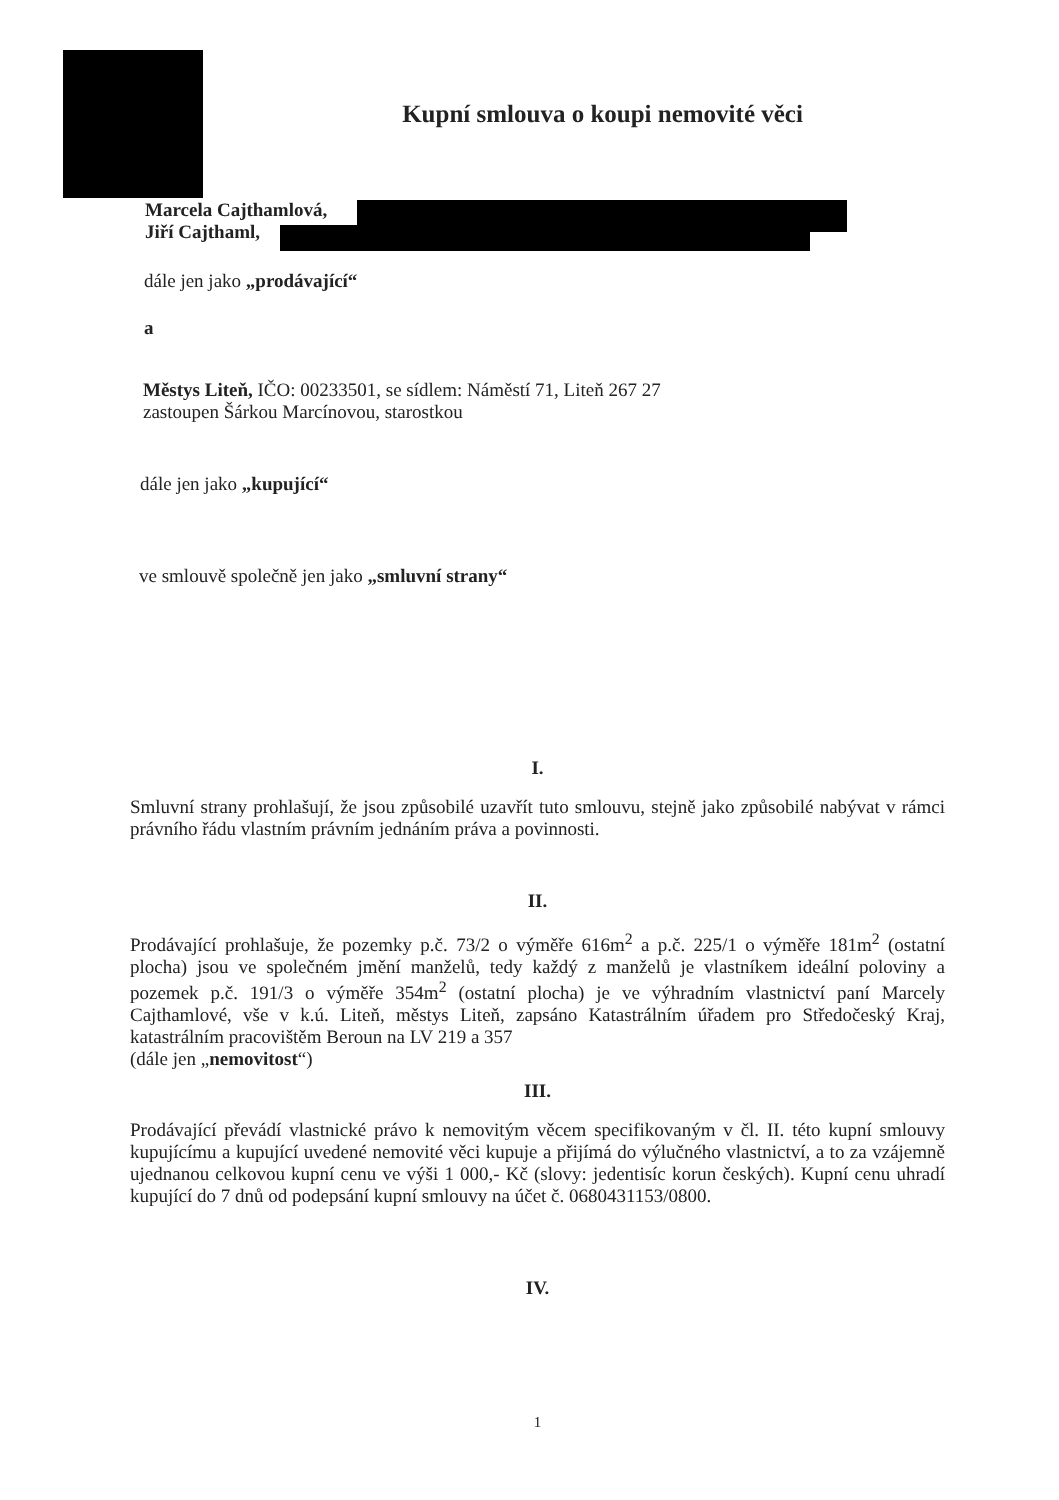Kupní smlouva o koupi nemovité věci
Marcela Cajthamlová,
Jiří Cajthaml,
dále jen jako „prodávající“
a
Městys Liteň, IČO: 00233501, se sídlem: Náměstí 71, Liteň 267 27
zastoupen Šárkou Marcínovou, starostkou
dále jen jako „kupující“
ve smlouvě společně jen jako „smluvní strany“
I.
Smluvní strany prohlašují, že jsou způsobilé uzavřít tuto smlouvu, stejně jako způsobilé nabývat v rámci právního řádu vlastním právním jednáním práva a povinnosti.
II.
Prodávající prohlašuje, že pozemky p.č. 73/2 o výměře 616m<sup>2</sup> a p.č. 225/1 o výměře 181m<sup>2</sup> (ostatní plocha) jsou ve společném jmění manželů, tedy každý z manželů je vlastníkem ideální poloviny a pozemek p.č. 191/3 o výměře 354m<sup>2</sup> (ostatní plocha) je ve výhradním vlastnictví paní Marcely Cajthamlové, vše v k.ú. Liteň, městys Liteň, zapsáno Katastrálním úřadem pro Středočeský Kraj, katastrálním pracovištěm Beroun na LV 219 a 357
(dále jen „nemovitost“)
III.
Prodávající převádí vlastnické právo k nemovitým věcem specifikovaným v čl. II. této kupní smlouvy kupujícímu a kupující uvedené nemovité věci kupuje a přijímá do výlučného vlastnictví, a to za vzájemně ujednanou celkovou kupní cenu ve výši 1 000,- Kč (slovy: jedentisíc korun českých). Kupní cenu uhradí kupující do 7 dnů od podepsání kupní smlouvy na účet č. 0680431153/0800.
IV.
1